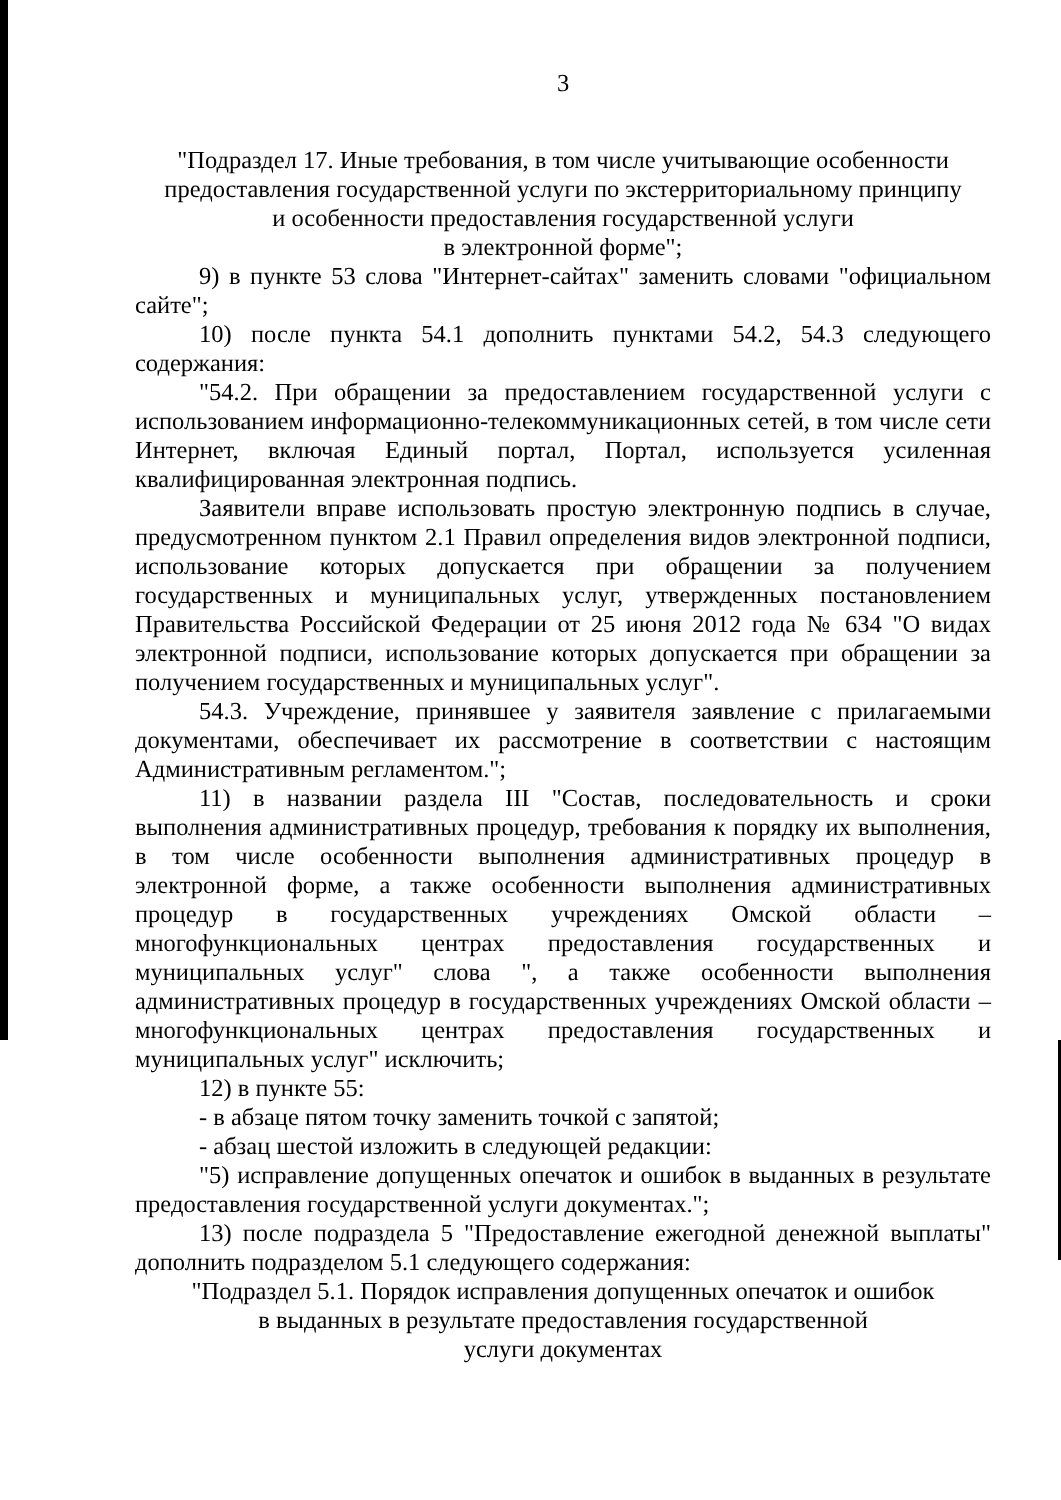3
"Подраздел 17. Иные требования, в том числе учитывающие особенности предоставления государственной услуги по экстерриториальному принципу
и особенности предоставления государственной услуги
в электронной форме";
9) в пункте 53 слова "Интернет-сайтах" заменить словами "официальном сайте";
10) после пункта 54.1 дополнить пунктами 54.2, 54.3 следующего содержания:
"54.2. При обращении за предоставлением государственной услуги с использованием информационно-телекоммуникационных сетей, в том числе сети Интернет, включая Единый портал, Портал, используется усиленная квалифицированная электронная подпись.
Заявители вправе использовать простую электронную подпись в случае, предусмотренном пунктом 2.1 Правил определения видов электронной подписи, использование которых допускается при обращении за получением государственных и муниципальных услуг, утвержденных постановлением Правительства Российской Федерации от 25 июня 2012 года № 634 "О видах электронной подписи, использование которых допускается при обращении за получением государственных и муниципальных услуг".
54.3. Учреждение, принявшее у заявителя заявление с прилагаемыми документами, обеспечивает их рассмотрение в соответствии с настоящим Административным регламентом.";
11) в названии раздела III "Состав, последовательность и сроки выполнения административных процедур, требования к порядку их выполнения, в том числе особенности выполнения административных процедур в электронной форме, а также особенности выполнения административных процедур в государственных учреждениях Омской области – многофункциональных центрах предоставления государственных и муниципальных услуг" слова ", а также особенности выполнения административных процедур в государственных учреждениях Омской области – многофункциональных центрах предоставления государственных и муниципальных услуг" исключить;
12) в пункте 55:
- в абзаце пятом точку заменить точкой с запятой;
- абзац шестой изложить в следующей редакции:
"5) исправление допущенных опечаток и ошибок в выданных в результате предоставления государственной услуги документах.";
13) после подраздела 5 "Предоставление ежегодной денежной выплаты" дополнить подразделом 5.1 следующего содержания:
"Подраздел 5.1. Порядок исправления допущенных опечаток и ошибок
в выданных в результате предоставления государственной
услуги документах